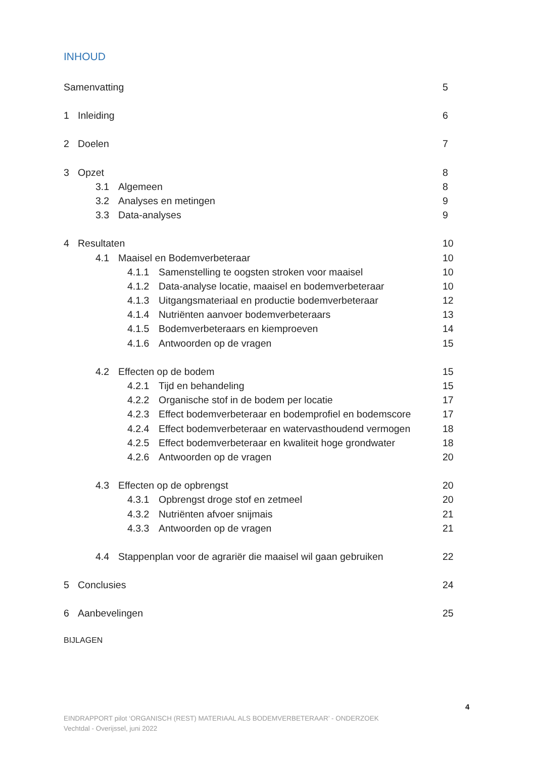INHOUD
Samenvatting 5
1 Inleiding 6
2 Doelen 7
3 Opzet 8
3.1 Algemeen 8
3.2 Analyses en metingen 9
3.3 Data-analyses 9
4 Resultaten 10
4.1 Maaisel en Bodemverbeteraar 10
4.1.1 Samenstelling te oogsten stroken voor maaisel 10
4.1.2 Data-analyse locatie, maaisel en bodemverbeteraar 10
4.1.3 Uitgangsmateriaal en productie bodemverbeteraar 12
4.1.4 Nutriënten aanvoer bodemverbeteraars 13
4.1.5 Bodemverbeteraars en kiemproeven 14
4.1.6 Antwoorden op de vragen 15
4.2 Effecten op de bodem 15
4.2.1 Tijd en behandeling 15
4.2.2 Organische stof in de bodem per locatie 17
4.2.3 Effect bodemverbeteraar en bodemprofiel en bodemscore 17
4.2.4 Effect bodemverbeteraar en watervasthoudend vermogen 18
4.2.5 Effect bodemverbeteraar en kwaliteit hoge grondwater 18
4.2.6 Antwoorden op de vragen 20
4.3 Effecten op de opbrengst 20
4.3.1 Opbrengst droge stof en zetmeel 20
4.3.2 Nutriënten afvoer snijmais 21
4.3.3 Antwoorden op de vragen 21
4.4 Stappenplan voor de agrariër die maaisel wil gaan gebruiken 22
5 Conclusies 24
6 Aanbevelingen 25
BIJLAGEN
4
EINDRAPPORT pilot ‘ORGANISCH (REST) MATERIAAL ALS BODEMVERBETERAAR’ - ONDERZOEK
Vechtdal - Overijssel, juni 2022